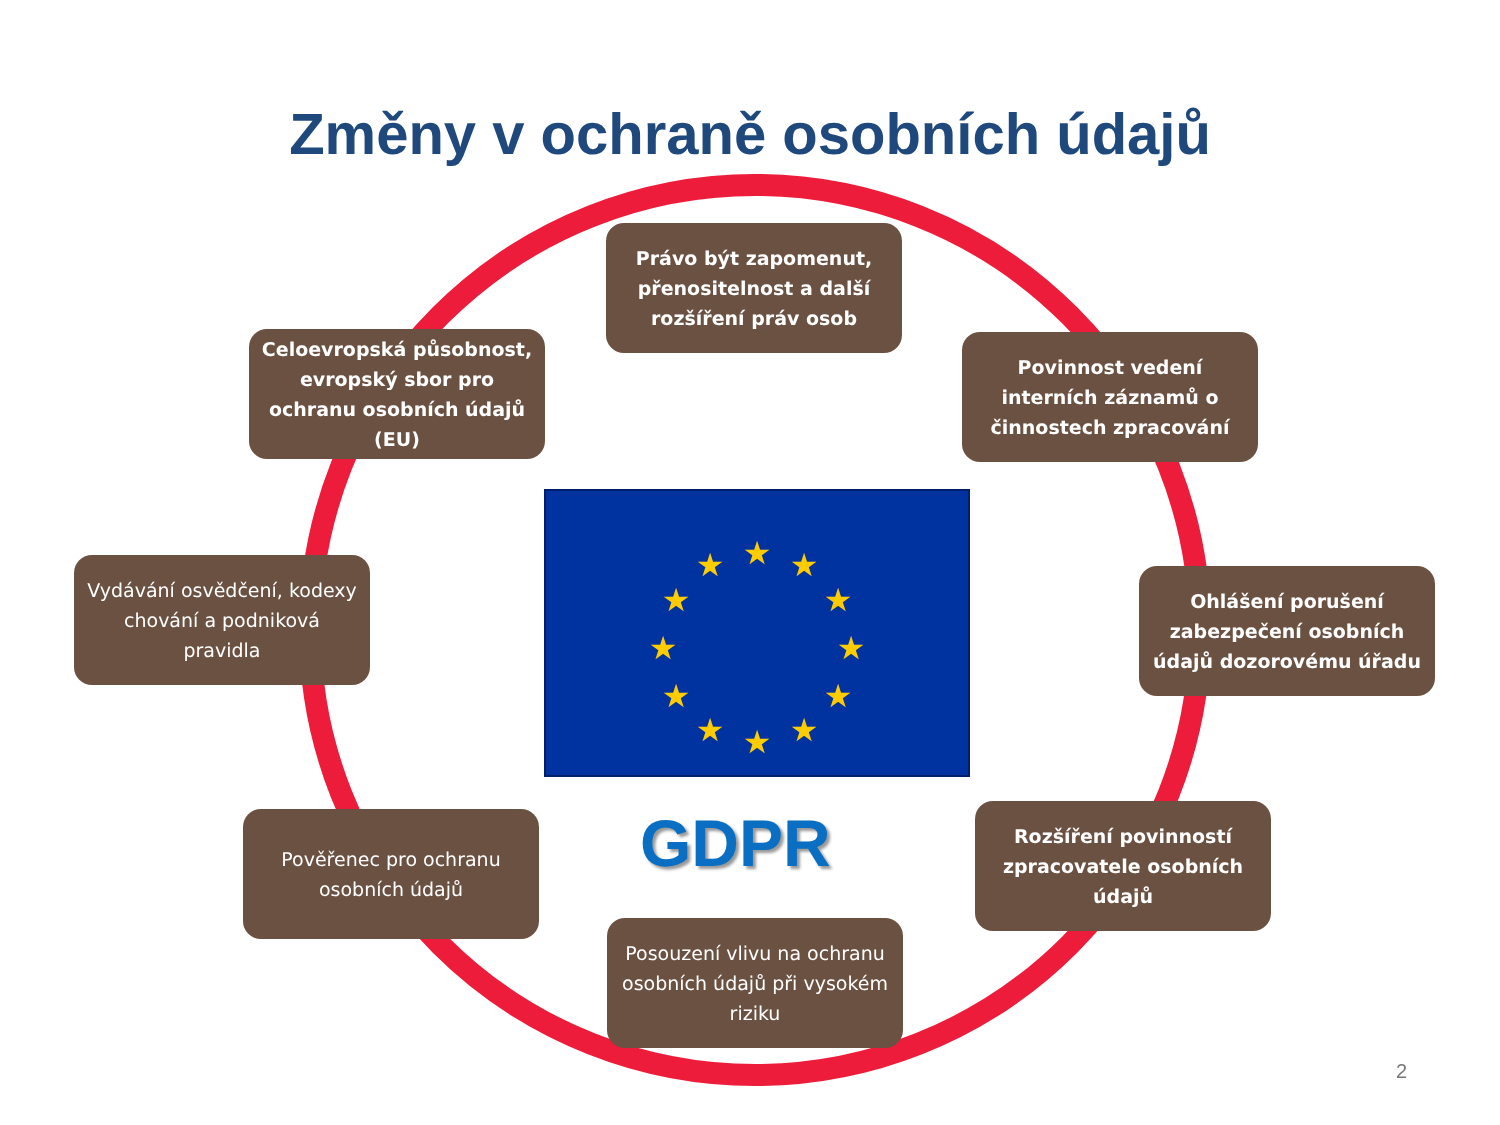Změny v ochraně osobních údajů
Právo být zapomenut, přenositelnost a další rozšíření práv osob
Celoevropská působnost, evropský sbor pro ochranu osobních údajů (EU)
Povinnost vedení interních záznamů o činnostech zpracování
Vydávání osvědčení, kodexy chování a podniková pravidla
★
★
★
★
★
★
★
★
★
★
★
★
Ohlášení porušení zabezpečení osobních údajů dozorovému úřadu
GDPR
Pověřenec pro ochranu osobních údajů
Rozšíření povinností zpracovatele osobních údajů
Posouzení vlivu na ochranu osobních údajů při vysokém riziku
2